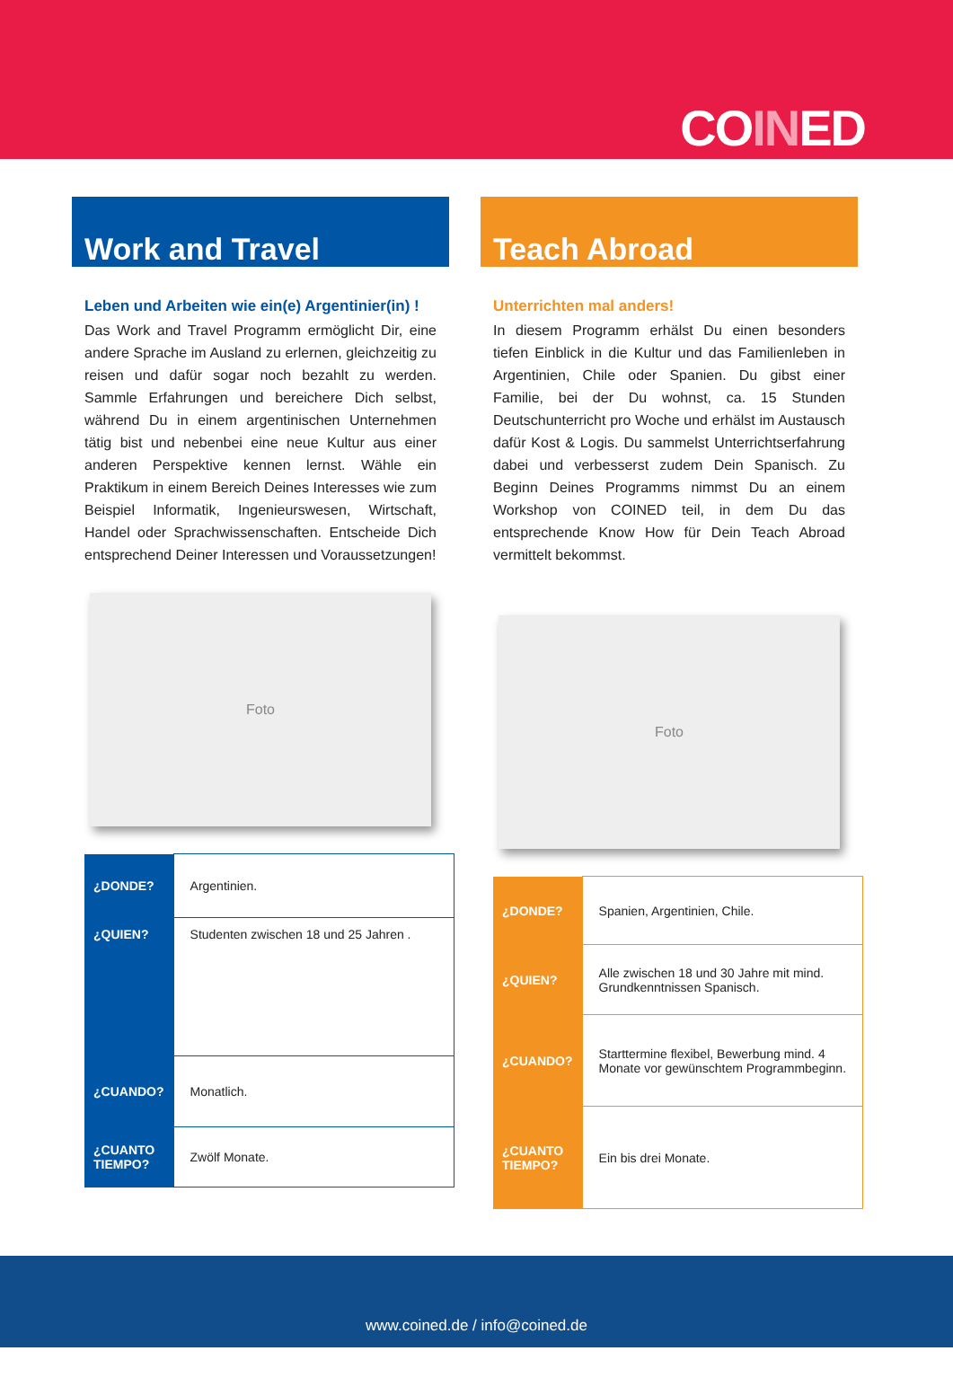COINED
Work and Travel
Leben und Arbeiten wie ein(e) Argentinier(in) !
Das Work and Travel Programm ermöglicht Dir, eine andere Sprache im Ausland zu erlernen, gleichzeitig zu reisen und dafür sogar noch bezahlt zu werden. Sammle Erfahrungen und bereichere Dich selbst, während Du in einem argentinischen Unternehmen tätig bist und nebenbei eine neue Kultur aus einer anderen Perspektive kennen lernst. Wähle ein Praktikum in einem Bereich Deines Interesses wie zum Beispiel Informatik, Ingenieurswesen, Wirtschaft, Handel oder Sprachwissenschaften. Entscheide Dich entsprechend Deiner Interessen und Voraussetzungen!
Foto
| ¿DONDE? | Argentinien. |
| ¿QUIEN? | Studenten zwischen 18 und 25 Jahren . |
| ¿CUANDO? | Monatlich. |
| ¿CUANTO TIEMPO? | Zwölf Monate. |
Teach Abroad
Unterrichten mal anders!
In diesem Programm erhälst Du einen besonders tiefen Einblick in die Kultur und das Familienleben in Argentinien, Chile oder Spanien. Du gibst einer Familie, bei der Du wohnst, ca. 15 Stunden Deutschunterricht pro Woche und erhälst im Austausch dafür Kost & Logis. Du sammelst Unterrichtserfahrung dabei und verbesserst zudem Dein Spanisch. Zu Beginn Deines Programms nimmst Du an einem Workshop von COINED teil, in dem Du das entsprechende Know How für Dein Teach Abroad vermittelt bekommst.
Foto
| ¿DONDE? | Spanien, Argentinien, Chile. |
| ¿QUIEN? | Alle zwischen 18 und 30 Jahre mit mind. Grundkenntnissen Spanisch. |
| ¿CUANDO? | Starttermine flexibel, Bewerbung mind. 4 Monate vor gewünschtem Programmbeginn. |
| ¿CUANTO TIEMPO? | Ein bis drei Monate. |
www.coined.de / info@coined.de